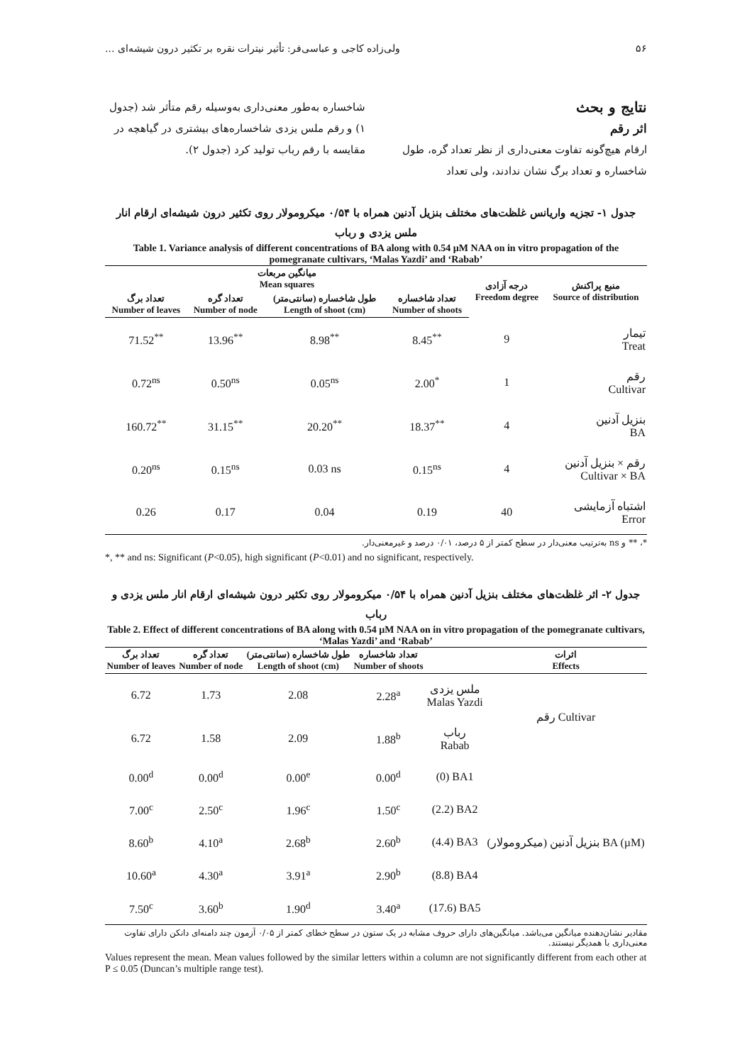۵۶ ولی‌زاده کاجی و عباسی‌فر: تأثیر نیترات نقره بر تکثیر درون شیشه‌ای ...
نتایج و بحث
اثر رقم
ارقام هیچ‌گونه تفاوت معنی‌داری از نظر تعداد گره، طول شاخساره و تعداد برگ نشان ندادند، ولی تعداد
شاخساره به‌طور معنی‌داری به‌وسیله رقم متأثر شد (جدول ۱) و رقم ملس یزدی شاخساره‌های بیشتری در گیاهچه در مقایسه با رقم رباب تولید کرد (جدول ۲).
جدول ۱- تجزیه واریانس غلظت‌های مختلف بنزیل آدنین همراه با ۰/۵۴ میکرومولار روی تکثیر درون شیشه‌ای ارقام انار ملس یزدی و رباب
Table 1. Variance analysis of different concentrations of BA along with 0.54 µM NAA on in vitro propagation of the pomegranate cultivars, ‘Malas Yazdi’ and ‘Rabab’
| میانگین مربعات Mean squares | | | | درجه آزادی Freedom degree | منبع پراکنش Source of distribution |
| --- | --- | --- | --- | --- | --- |
| تعداد برگ Number of leaves | تعداد گره Number of node | طول شاخساره (سانتی‌متر) Length of shoot (cm) | تعداد شاخساره Number of shoots | | |
| 71.52<sup>**</sup> | 13.96<sup>**</sup> | 8.98<sup>**</sup> | 8.45<sup>**</sup> | 9 | تیمار Treat |
| 0.72<sup>ns</sup> | 0.50<sup>ns</sup> | 0.05<sup>ns</sup> | 2.00<sup>*</sup> | 1 | رقم Cultivar |
| 160.72<sup>**</sup> | 31.15<sup>**</sup> | 20.20<sup>**</sup> | 18.37<sup>**</sup> | 4 | بنزیل آدنین BA |
| 0.20<sup>ns</sup> | 0.15<sup>ns</sup> | 0.03 ns | 0.15<sup>ns</sup> | 4 | رقم × بنزیل آدنین Cultivar × BA |
| 0.26 | 0.17 | 0.04 | 0.19 | 40 | اشتباه آزمایشی Error |
*، ** و ns به‌ترتیب معنی‌دار در سطح کمتر از ۵ درصد، ۰/۰۱ درصد و غیرمعنی‌دار.
*, ** and ns: Significant (P<0.05), high significant (P<0.01) and no significant, respectively.
جدول ۲- اثر غلظت‌های مختلف بنزیل آدنین همراه با ۰/۵۴ میکرومولار روی تکثیر درون شیشه‌ای ارقام انار ملس یزدی و رباب
Table 2. Effect of different concentrations of BA along with 0.54 µM NAA on in vitro propagation of the pomegranate cultivars, ‘Malas Yazdi’ and ‘Rabab’
| تعداد برگ Number of leaves | تعداد گره Number of node | طول شاخساره (سانتی‌متر) Length of shoot (cm) | تعداد شاخساره Number of shoots | | اثرات Effects |
| --- | --- | --- | --- | --- | --- |
| 6.72 | 1.73 | 2.08 | 2.28<sup>a</sup> | ملس یزدی Malas Yazdi | رقم Cultivar |
| 6.72 | 1.58 | 2.09 | 1.88<sup>b</sup> | رباب Rabab | |
| 0.00<sup>d</sup> | 0.00<sup>d</sup> | 0.00<sup>e</sup> | 0.00<sup>d</sup> | (0) BA1 | بنزیل آدنین (میکرومولار) BA (µM) |
| 7.00<sup>c</sup> | 2.50<sup>c</sup> | 1.96<sup>c</sup> | 1.50<sup>c</sup> | (2.2) BA2 | |
| 8.60<sup>b</sup> | 4.10<sup>a</sup> | 2.68<sup>b</sup> | 2.60<sup>b</sup> | (4.4) BA3 | |
| 10.60<sup>a</sup> | 4.30<sup>a</sup> | 3.91<sup>a</sup> | 2.90<sup>b</sup> | (8.8) BA4 | |
| 7.50<sup>c</sup> | 3.60<sup>b</sup> | 1.90<sup>d</sup> | 3.40<sup>a</sup> | (17.6) BA5 | |
مقادیر نشان‌دهنده میانگین می‌باشد. میانگین‌های دارای حروف مشابه در یک ستون در سطح خطای کمتر از ۰/۰۵ آزمون چند دامنه‌ای دانکن دارای تفاوت معنی‌داری با همدیگر نیستند.
Values represent the mean. Mean values followed by the similar letters within a column are not significantly different from each other at P ≤ 0.05 (Duncan’s multiple range test).